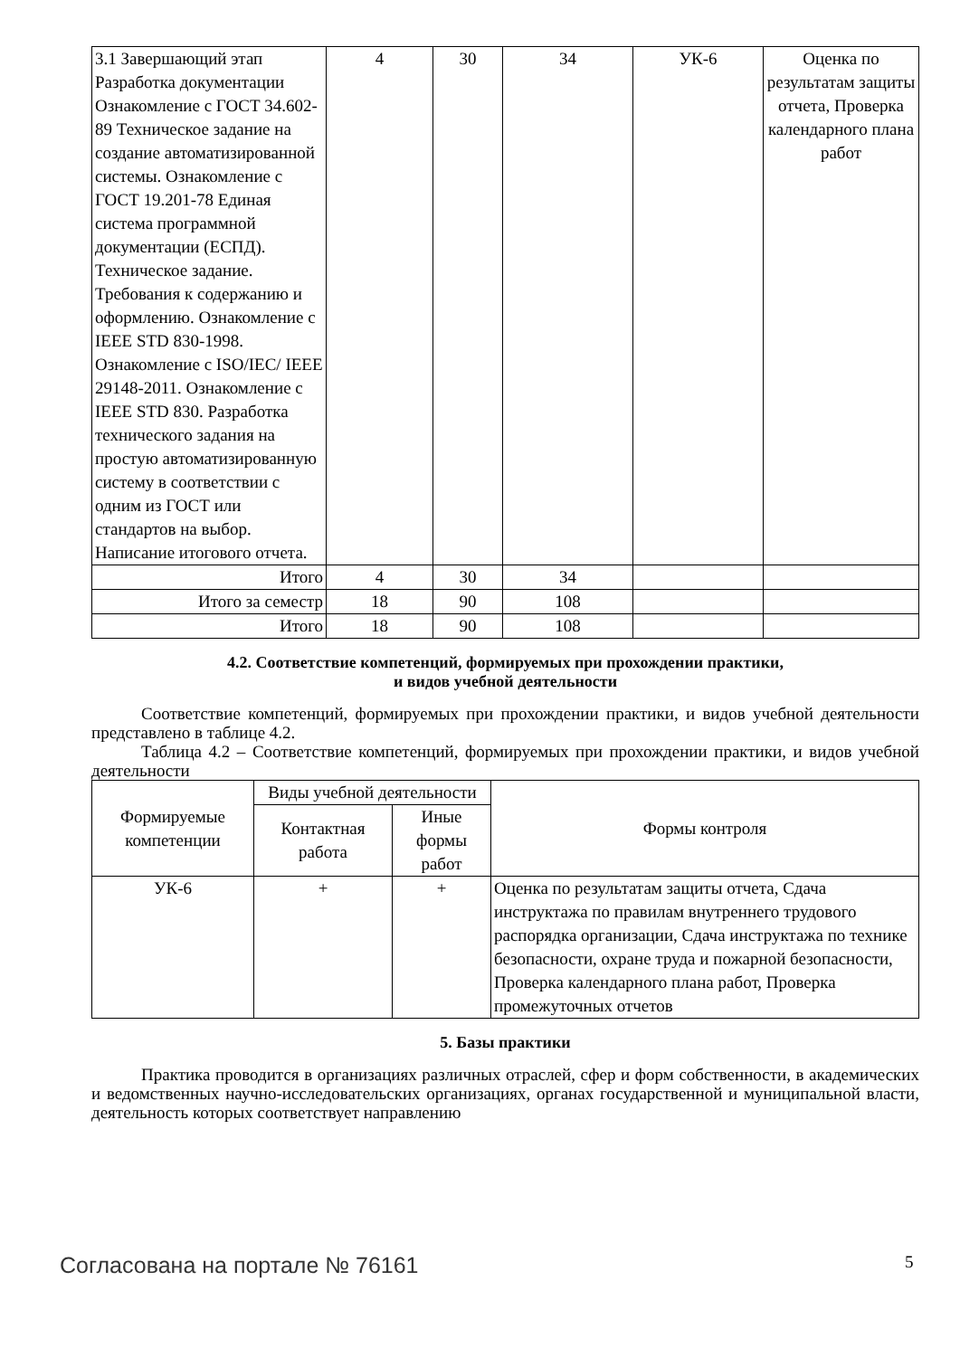| 3.1 Завершающий этап Разработка документации Ознакомление с ГОСТ 34.602-89 Техническое задание на создание автоматизированной системы. Ознакомление с ГОСТ 19.201-78 Единая система программной документации (ЕСПД). Техническое задание. Требования к содержанию и оформлению. Ознакомление с IEEE STD 830-1998. Ознакомление с ISO/IEC/ IEEE 29148-2011. Ознакомление с IEEE STD 830. Разработка технического задания на простую автоматизированную систему в соответствии с одним из ГОСТ или стандартов на выбор. Написание итогового отчета. | 4 | 30 | 34 | УК-6 | Оценка по результатам защиты отчета, Проверка календарного плана работ |
| Итого | 4 | 30 | 34 | | |
| Итого за семестр | 18 | 90 | 108 | | |
| Итого | 18 | 90 | 108 | | |
4.2. Соответствие компетенций, формируемых при прохождении практики,
и видов учебной деятельности
Соответствие компетенций, формируемых при прохождении практики, и видов учебной деятельности представлено в таблице 4.2.
Таблица 4.2 – Соответствие компетенций, формируемых при прохождении практики, и видов учебной деятельности
| Формируемые компетенции | Виды учебной деятельности | | Формы контроля |
| --- | --- | --- | --- |
| | Контактная работа | Иные формы работ | |
| УК-6 | + | + | Оценка по результатам защиты отчета, Сдача инструктажа по правилам внутреннего трудового распорядка организации, Сдача инструктажа по технике безопасности, охране труда и пожарной безопасности, Проверка календарного плана работ, Проверка промежуточных отчетов |
5. Базы практики
Практика проводится в организациях различных отраслей, сфер и форм собственности, в академических и ведомственных научно-исследовательских организациях, органах государственной и муниципальной власти, деятельность которых соответствует направлению
Согласована на портале № 76161 5